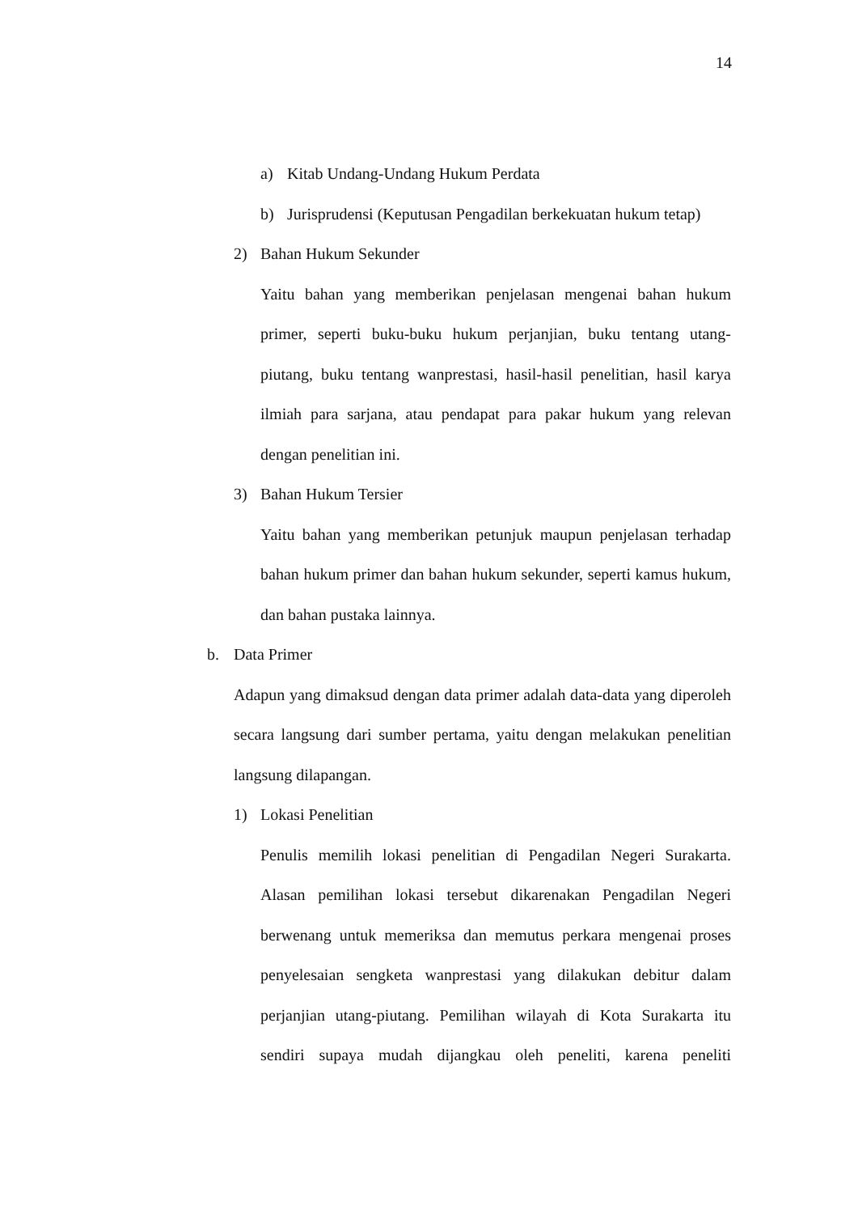14
a) Kitab Undang-Undang Hukum Perdata
b) Jurisprudensi (Keputusan Pengadilan berkekuatan hukum tetap)
2) Bahan Hukum Sekunder
Yaitu bahan yang memberikan penjelasan mengenai bahan hukum primer, seperti buku-buku hukum perjanjian, buku tentang utang-piutang, buku tentang wanprestasi, hasil-hasil penelitian, hasil karya ilmiah para sarjana, atau pendapat para pakar hukum yang relevan dengan penelitian ini.
3) Bahan Hukum Tersier
Yaitu bahan yang memberikan petunjuk maupun penjelasan terhadap bahan hukum primer dan bahan hukum sekunder, seperti kamus hukum, dan bahan pustaka lainnya.
b. Data Primer
Adapun yang dimaksud dengan data primer adalah data-data yang diperoleh secara langsung dari sumber pertama, yaitu dengan melakukan penelitian langsung dilapangan.
1) Lokasi Penelitian
Penulis memilih lokasi penelitian di Pengadilan Negeri Surakarta. Alasan pemilihan lokasi tersebut dikarenakan Pengadilan Negeri berwenang untuk memeriksa dan memutus perkara mengenai proses penyelesaian sengketa wanprestasi yang dilakukan debitur dalam perjanjian utang-piutang. Pemilihan wilayah di Kota Surakarta itu sendiri supaya mudah dijangkau oleh peneliti, karena peneliti